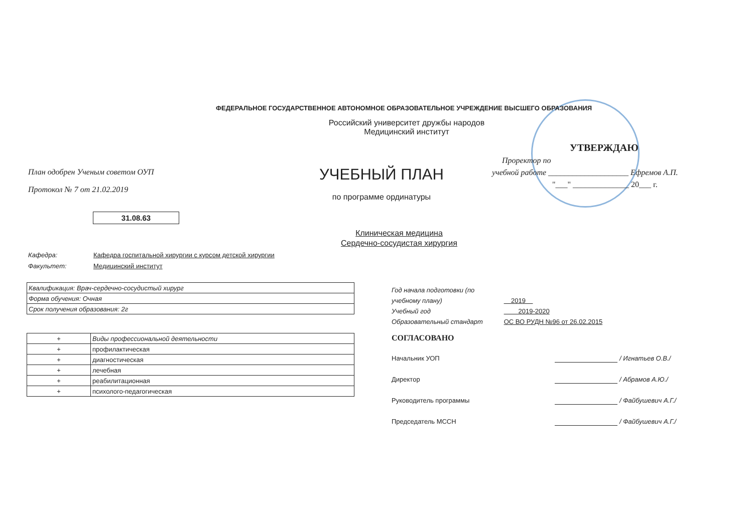ФЕДЕРАЛЬНОЕ ГОСУДАРСТВЕННОЕ АВТОНОМНОЕ ОБРАЗОВАТЕЛЬНОЕ УЧРЕЖДЕНИЕ ВЫСШЕГО ОБРАЗОВАНИЯ
Российский университет дружбы народов
Медицинский институт
План одобрен Ученым советом ОУП
Протокол № 7 от 21.02.2019
УЧЕБНЫЙ ПЛАН
по программе ординатуры
УТВЕРЖДАЮ
Проректор по
учебной работе ____________________ Ефремов А.П.
"___" ______________ 20___ г.
31.08.63
Клиническая медицина
Сердечно-сосудистая хирургия
Кафедра: Кафедра госпитальной хирургии с курсом детской хирургии
Факультет: Медицинский институт
| Квалификация: Врач-сердечно-сосудистый хирург |
| Форма обучения: Очная |
| Срок получения образования: 2г |
| + | Виды профессиональной деятельности |
| + | профилактическая |
| + | диагностическая |
| + | лечебная |
| + | реабилитационная |
| + | психолого-педагогическая |
Год начала подготовки (по учебному плану) 2019
Учебный год 2019-2020
Образовательный стандарт ОС ВО РУДН №96 от 26.02.2015
СОГЛАСОВАНО
Начальник УОП / Игнатьев О.В./
Директор / Абрамов А.Ю./
Руководитель программы / Файбушевич А.Г./
Председатель МССН / Файбушевич А.Г./